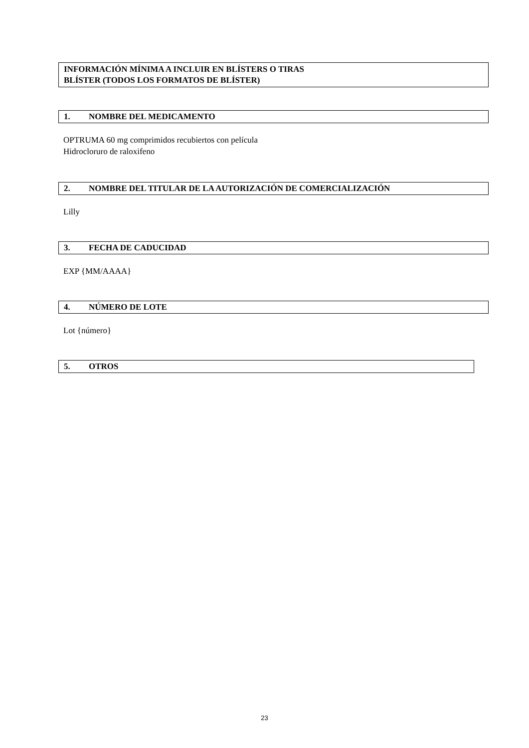INFORMACIÓN MÍNIMA A INCLUIR EN BLÍSTERS O TIRAS
BLÍSTER (TODOS LOS FORMATOS DE BLÍSTER)
1. NOMBRE DEL MEDICAMENTO
OPTRUMA 60 mg comprimidos recubiertos con película
Hidrocloruro de raloxifeno
2. NOMBRE DEL TITULAR DE LA AUTORIZACIÓN DE COMERCIALIZACIÓN
Lilly
3. FECHA DE CADUCIDAD
EXP {MM/AAAA}
4. NÚMERO DE LOTE
Lot {número}
5. OTROS
23